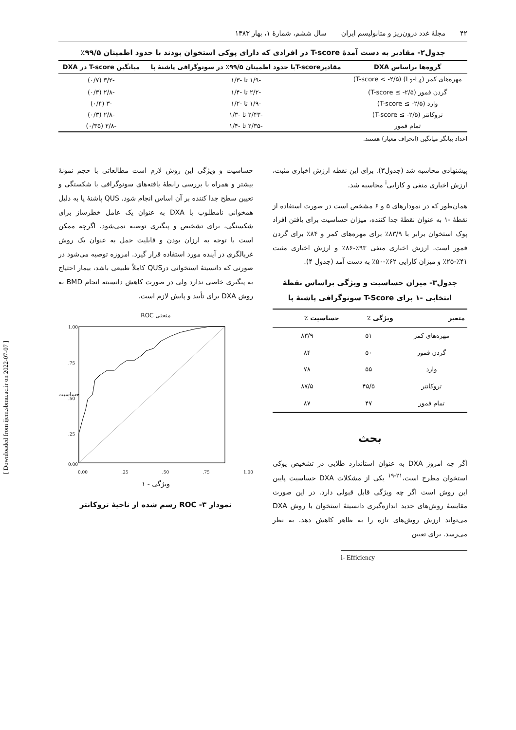[ Downloaded from ijem.sbmu.ac.ir on 2022-07-07 ]
۴۲ مجلهٔ غدد درون‌ریز و متابولیسم ایران سال ششم، شمارهٔ ۱، بهار ۱۳۸۳
جدول۲- مقادیر به دست آمدهٔ T-score در افرادی که دارای پوکی استخوان بودند با حدود اطمینان ۹۹/۵٪
| گروه‌ها براساس DXA | مقادیرT-scoreبا حدود اطمینان ۹۹/۵٪ در سونوگرافی پاشنهٔ پا | میانگین T-score در DXA |
| --- | --- | --- |
| مهره‌های کمر (L<sub>2</sub>-L<sub>4</sub>) (T-score < -۲/۵) | -۱/۹ تا -۱/۳ | -۳/۲ (۰/۷) |
| گردن فمور (T-score ≤ -۲/۵) | -۲/۲ تا -۱/۴ | -۲/۸ (۰/۳) |
| وارد (T-score ≤ -۲/۵) | -۱/۹ تا -۱/۲ | -۳ (۰/۴) |
| تروکانتر (T-score ≤ -۲/۵) | -۲/۴۳ تا -۱/۳ | -۲/۸ (۰/۳) |
| تمام فمور | -۲/۳۵ تا -۱/۴ | -۲/۸ (۰/۳۵) |
اعداد بیانگر میانگین (انحراف معیار) هستند.
پیشنهادی محاسبه شد (جدول۳). برای این نقطه ارزش اخباری مثبت، ارزش اخباری منفی و کارایی<sup>i</sup> محاسبه شد.
همان‌طور که در نمودارهای ۵ و ۶ مشخص است در صورت استفاده از نقطهٔ -۱ به عنوان نقطهٔ جدا کننده، میزان حساسیت برای یافتن افراد پوک استخوان برابر با ۸۳/۹٪ برای مهره‌های کمر و ۸۴٪ برای گردن فمور است. ارزش اخباری منفی ۹۳٪-۸۶٪ و ارزش اخباری مثبت ۴۱٪-۲۵٪ و میزان کارایی ۶۲٪-۵۰٪ به دست آمد (جدول ۴).
جدول۳- میزان حساسیت و ویژگی براساس نقطهٔ انتخابی -۱ برای T-Score سونوگرافی پاشنهٔ پا
| متغیر | ویژگی ٪ | حساسیت ٪ |
| --- | --- | --- |
| مهره‌های کمر | ۵۱ | ۸۳/۹ |
| گردن فمور | ۵۰ | ۸۴ |
| وارد | ۵۵ | ۷۸ |
| تروکانتر | ۴۵/۵ | ۸۷/۵ |
| تمام فمور | ۴۷ | ۸۷ |
بحث
اگر چه امروز DXA به عنوان استاندارد طلایی در تشخیص پوکی استخوان مطرح است،<sup>۲۱-۱۹</sup> یکی از مشکلات DXA حساسیت پایین این روش است اگر چه ویژگی قابل قبولی دارد. در این صورت مقایسهٔ روش‌های جدید اندازه‌گیری دانسیتهٔ استخوان با روش DXA می‌تواند ارزش روش‌های تازه را به ظاهر کاهش دهد. به نظر می‌رسد. برای تعیین
i- Efficiency
حساسیت و ویژگی این روش لازم است مطالعاتی با حجم نمونهٔ بیشتر و همراه با بررسی رابطهٔ یافته‌های سونوگرافی با شکستگی و تعیین سطح جدا کننده بر آن اساس انجام شود. QUS پاشنهٔ پا به دلیل همخوانی نامطلوب با DXA به عنوان یک عامل خطرساز برای شکستگی، برای تشخیص و پیگیری توصیه نمی‌شود، اگرچه ممکن است با توجه به ارزان بودن و قابلیت حمل به عنوان یک روش غربالگری در آینده مورد استفاده قرار گیرد. امروزه توصیه می‌شود در صورتی که دانسیتهٔ استخوانی درQUS کاملاً طبیعی باشد، بیمار احتیاج به پیگیری خاصی ندارد ولی در صورت کاهش دانسیته انجام BMD به روش DXA برای تأیید و پایش لازم است.
منحنی ROC
حساسیت
1.00
.75
.50
.25
0.00
0.00 .25 .50 .75 1.00
ویژگی - ۱
نمودار ۳- ROC رسم شده از ناحیهٔ تروکانتر